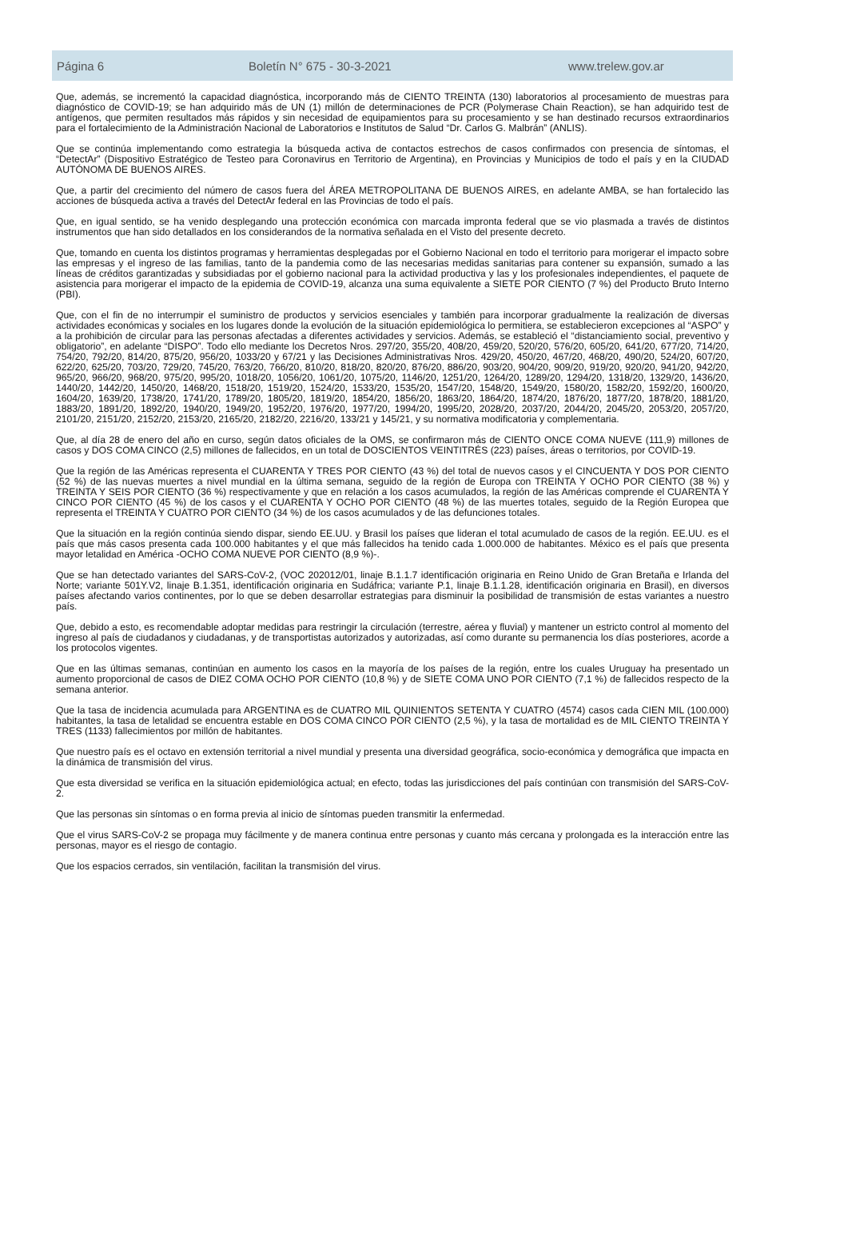Página 6 Boletín N° 675 - 30-3-2021 www.trelew.gov.ar
Que, además, se incrementó la capacidad diagnóstica, incorporando más de CIENTO TREINTA (130) laboratorios al procesamiento de muestras para diagnóstico de COVID-19; se han adquirido más de UN (1) millón de determinaciones de PCR (Polymerase Chain Reaction), se han adquirido test de antígenos, que permiten resultados más rápidos y sin necesidad de equipamientos para su procesamiento y se han destinado recursos extraordinarios para el fortalecimiento de la Administración Nacional de Laboratorios e Institutos de Salud “Dr. Carlos G. Malbrán” (ANLIS).
Que se continúa implementando como estrategia la búsqueda activa de contactos estrechos de casos confirmados con presencia de síntomas, el “DetectAr” (Dispositivo Estratégico de Testeo para Coronavirus en Territorio de Argentina), en Provincias y Municipios de todo el país y en la CIUDAD AUTÓNOMA DE BUENOS AIRES.
Que, a partir del crecimiento del número de casos fuera del ÁREA METROPOLITANA DE BUENOS AIRES, en adelante AMBA, se han fortalecido las acciones de búsqueda activa a través del DetectAr federal en las Provincias de todo el país.
Que, en igual sentido, se ha venido desplegando una protección económica con marcada impronta federal que se vio plasmada a través de distintos instrumentos que han sido detallados en los considerandos de la normativa señalada en el Visto del presente decreto.
Que, tomando en cuenta los distintos programas y herramientas desplegadas por el Gobierno Nacional en todo el territorio para morigerar el impacto sobre las empresas y el ingreso de las familias, tanto de la pandemia como de las necesarias medidas sanitarias para contener su expansión, sumado a las líneas de créditos garantizadas y subsidiadas por el gobierno nacional para la actividad productiva y las y los profesionales independientes, el paquete de asistencia para morigerar el impacto de la epidemia de COVID-19, alcanza una suma equivalente a SIETE POR CIENTO (7 %) del Producto Bruto Interno (PBI).
Que, con el fin de no interrumpir el suministro de productos y servicios esenciales y también para incorporar gradualmente la realización de diversas actividades económicas y sociales en los lugares donde la evolución de la situación epidemiológica lo permitiera, se establecieron excepciones al “ASPO” y a la prohibición de circular para las personas afectadas a diferentes actividades y servicios. Además, se estableció el “distanciamiento social, preventivo y obligatorio”, en adelante “DISPO”. Todo ello mediante los Decretos Nros. 297/20, 355/20, 408/20, 459/20, 520/20, 576/20, 605/20, 641/20, 677/20, 714/20, 754/20, 792/20, 814/20, 875/20, 956/20, 1033/20 y 67/21 y las Decisiones Administrativas Nros. 429/20, 450/20, 467/20, 468/20, 490/20, 524/20, 607/20, 622/20, 625/20, 703/20, 729/20, 745/20, 763/20, 766/20, 810/20, 818/20, 820/20, 876/20, 886/20, 903/20, 904/20, 909/20, 919/20, 920/20, 941/20, 942/20, 965/20, 966/20, 968/20, 975/20, 995/20, 1018/20, 1056/20, 1061/20, 1075/20, 1146/20, 1251/20, 1264/20, 1289/20, 1294/20, 1318/20, 1329/20, 1436/20, 1440/20, 1442/20, 1450/20, 1468/20, 1518/20, 1519/20, 1524/20, 1533/20, 1535/20, 1547/20, 1548/20, 1549/20, 1580/20, 1582/20, 1592/20, 1600/20, 1604/20, 1639/20, 1738/20, 1741/20, 1789/20, 1805/20, 1819/20, 1854/20, 1856/20, 1863/20, 1864/20, 1874/20, 1876/20, 1877/20, 1878/20, 1881/20, 1883/20, 1891/20, 1892/20, 1940/20, 1949/20, 1952/20, 1976/20, 1977/20, 1994/20, 1995/20, 2028/20, 2037/20, 2044/20, 2045/20, 2053/20, 2057/20, 2101/20, 2151/20, 2152/20, 2153/20, 2165/20, 2182/20, 2216/20, 133/21 y 145/21, y su normativa modificatoria y complementaria.
Que, al día 28 de enero del año en curso, según datos oficiales de la OMS, se confirmaron más de CIENTO ONCE COMA NUEVE (111,9) millones de casos y DOS COMA CINCO (2,5) millones de fallecidos, en un total de DOSCIENTOS VEINTITRÉS (223) países, áreas o territorios, por COVID-19.
Que la región de las Américas representa el CUARENTA Y TRES POR CIENTO (43 %) del total de nuevos casos y el CINCUENTA Y DOS POR CIENTO (52 %) de las nuevas muertes a nivel mundial en la última semana, seguido de la región de Europa con TREINTA Y OCHO POR CIENTO (38 %) y TREINTA Y SEIS POR CIENTO (36 %) respectivamente y que en relación a los casos acumulados, la región de las Américas comprende el CUARENTA Y CINCO POR CIENTO (45 %) de los casos y el CUARENTA Y OCHO POR CIENTO (48 %) de las muertes totales, seguido de la Región Europea que representa el TREINTA Y CUATRO POR CIENTO (34 %) de los casos acumulados y de las defunciones totales.
Que la situación en la región continúa siendo dispar, siendo EE.UU. y Brasil los países que lideran el total acumulado de casos de la región. EE.UU. es el país que más casos presenta cada 100.000 habitantes y el que más fallecidos ha tenido cada 1.000.000 de habitantes. México es el país que presenta mayor letalidad en América -OCHO COMA NUEVE POR CIENTO (8,9 %)-.
Que se han detectado variantes del SARS-CoV-2, (VOC 202012/01, linaje B.1.1.7 identificación originaria en Reino Unido de Gran Bretaña e Irlanda del Norte; variante 501Y.V2, linaje B.1.351, identificación originaria en Sudáfrica; variante P.1, linaje B.1.1.28, identificación originaria en Brasil), en diversos países afectando varios continentes, por lo que se deben desarrollar estrategias para disminuir la posibilidad de transmisión de estas variantes a nuestro país.
Que, debido a esto, es recomendable adoptar medidas para restringir la circulación (terrestre, aérea y fluvial) y mantener un estricto control al momento del ingreso al país de ciudadanos y ciudadanas, y de transportistas autorizados y autorizadas, así como durante su permanencia los días posteriores, acorde a los protocolos vigentes.
Que en las últimas semanas, continúan en aumento los casos en la mayoría de los países de la región, entre los cuales Uruguay ha presentado un aumento proporcional de casos de DIEZ COMA OCHO POR CIENTO (10,8 %) y de SIETE COMA UNO POR CIENTO (7,1 %) de fallecidos respecto de la semana anterior.
Que la tasa de incidencia acumulada para ARGENTINA es de CUATRO MIL QUINIENTOS SETENTA Y CUATRO (4574) casos cada CIEN MIL (100.000) habitantes, la tasa de letalidad se encuentra estable en DOS COMA CINCO POR CIENTO (2,5 %), y la tasa de mortalidad es de MIL CIENTO TREINTA Y TRES (1133) fallecimientos por millón de habitantes.
Que nuestro país es el octavo en extensión territorial a nivel mundial y presenta una diversidad geográfica, socio-económica y demográfica que impacta en la dinámica de transmisión del virus.
Que esta diversidad se verifica en la situación epidemiológica actual; en efecto, todas las jurisdicciones del país continúan con transmisión del SARS-CoV-2.
Que las personas sin síntomas o en forma previa al inicio de síntomas pueden transmitir la enfermedad.
Que el virus SARS-CoV-2 se propaga muy fácilmente y de manera continua entre personas y cuanto más cercana y prolongada es la interacción entre las personas, mayor es el riesgo de contagio.
Que los espacios cerrados, sin ventilación, facilitan la transmisión del virus.